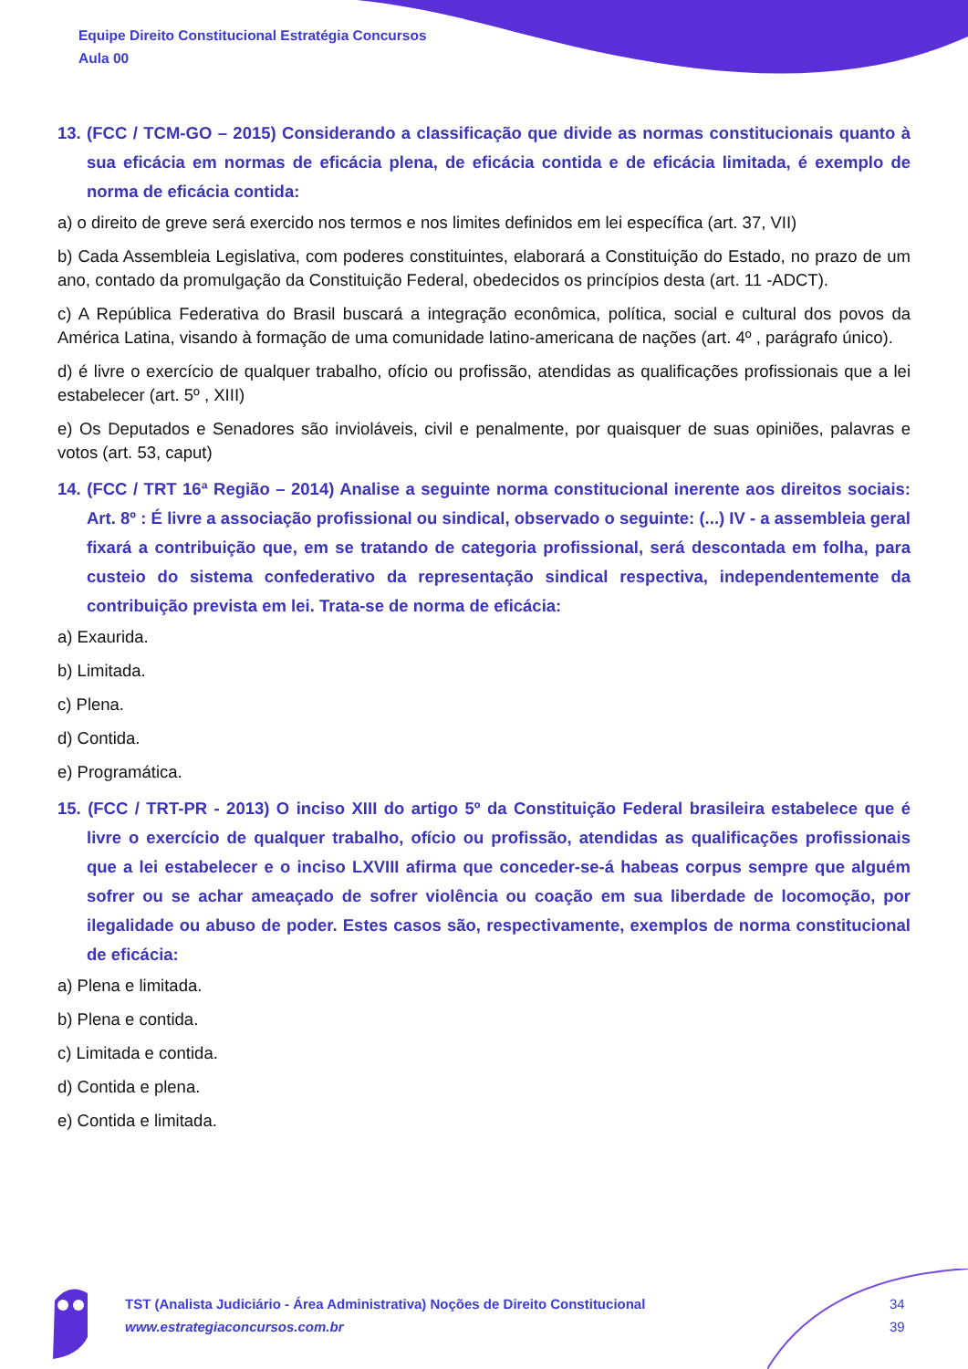Equipe Direito Constitucional Estratégia Concursos
Aula 00
13. (FCC / TCM-GO – 2015) Considerando a classificação que divide as normas constitucionais quanto à sua eficácia em normas de eficácia plena, de eficácia contida e de eficácia limitada, é exemplo de norma de eficácia contida:
a) o direito de greve será exercido nos termos e nos limites definidos em lei específica (art. 37, VII)
b) Cada Assembleia Legislativa, com poderes constituintes, elaborará a Constituição do Estado, no prazo de um ano, contado da promulgação da Constituição Federal, obedecidos os princípios desta (art. 11 -ADCT).
c) A República Federativa do Brasil buscará a integração econômica, política, social e cultural dos povos da América Latina, visando à formação de uma comunidade latino-americana de nações (art. 4º , parágrafo único).
d) é livre o exercício de qualquer trabalho, ofício ou profissão, atendidas as qualificações profissionais que a lei estabelecer (art. 5º , XIII)
e) Os Deputados e Senadores são invioláveis, civil e penalmente, por quaisquer de suas opiniões, palavras e votos (art. 53, caput)
14. (FCC / TRT 16ª Região – 2014) Analise a seguinte norma constitucional inerente aos direitos sociais: Art. 8º : É livre a associação profissional ou sindical, observado o seguinte: (...) IV - a assembleia geral fixará a contribuição que, em se tratando de categoria profissional, será descontada em folha, para custeio do sistema confederativo da representação sindical respectiva, independentemente da contribuição prevista em lei. Trata-se de norma de eficácia:
a) Exaurida.
b) Limitada.
c) Plena.
d) Contida.
e) Programática.
15. (FCC / TRT-PR - 2013) O inciso XIII do artigo 5º da Constituição Federal brasileira estabelece que é livre o exercício de qualquer trabalho, ofício ou profissão, atendidas as qualificações profissionais que a lei estabelecer e o inciso LXVIII afirma que conceder-se-á habeas corpus sempre que alguém sofrer ou se achar ameaçado de sofrer violência ou coação em sua liberdade de locomoção, por ilegalidade ou abuso de poder. Estes casos são, respectivamente, exemplos de norma constitucional de eficácia:
a) Plena e limitada.
b) Plena e contida.
c) Limitada e contida.
d) Contida e plena.
e) Contida e limitada.
TST (Analista Judiciário - Área Administrativa) Noções de Direito Constitucional
www.estrategiaconcursos.com.br
34
39